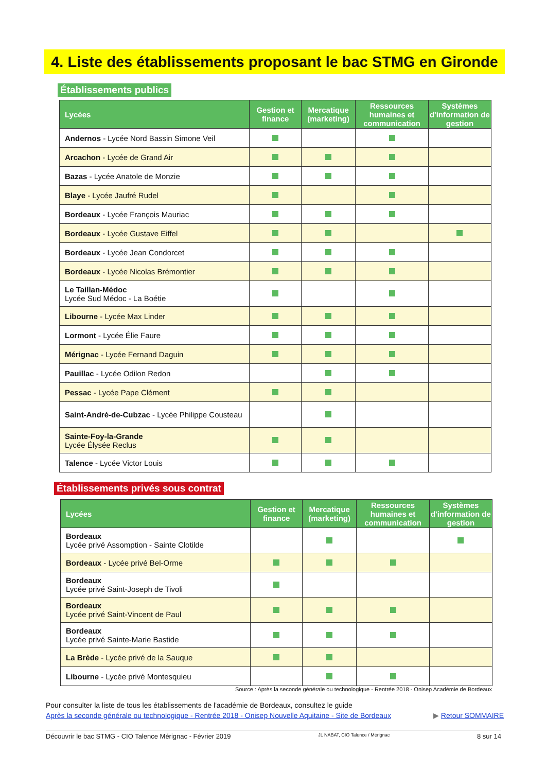4. Liste des établissements proposant le bac STMG en Gironde
Établissements publics
| Lycées | Gestion et finance | Mercatique (marketing) | Ressources humaines et communication | Systèmes d'information de gestion |
| --- | --- | --- | --- | --- |
| Andernos - Lycée Nord Bassin Simone Veil | | | | |
| Arcachon - Lycée de Grand Air | | | | |
| Bazas - Lycée Anatole de Monzie | | | | |
| Blaye - Lycée Jaufré Rudel | | | | |
| Bordeaux - Lycée François Mauriac | | | | |
| Bordeaux - Lycée Gustave Eiffel | | | | |
| Bordeaux - Lycée Jean Condorcet | | | | |
| Bordeaux - Lycée Nicolas Brémontier | | | | |
| Le Taillan-Médoc Lycée Sud Médoc - La Boétie | | | | |
| Libourne - Lycée Max Linder | | | | |
| Lormont - Lycée Élie Faure | | | | |
| Mérignac - Lycée Fernand Daguin | | | | |
| Pauillac - Lycée Odilon Redon | | | | |
| Pessac - Lycée Pape Clément | | | | |
| Saint-André-de-Cubzac - Lycée Philippe Cousteau | | | | |
| Sainte-Foy-la-Grande Lycée Élysée Reclus | | | | |
| Talence - Lycée Victor Louis | | | | |
Établissements privés sous contrat
| Lycées | Gestion et finance | Mercatique (marketing) | Ressources humaines et communication | Systèmes d'information de gestion |
| --- | --- | --- | --- | --- |
| Bordeaux Lycée privé Assomption - Sainte Clotilde | | | | |
| Bordeaux - Lycée privé Bel-Orme | | | | |
| Bordeaux Lycée privé Saint-Joseph de Tivoli | | | | |
| Bordeaux Lycée privé Saint-Vincent de Paul | | | | |
| Bordeaux Lycée privé Sainte-Marie Bastide | | | | |
| La Brède - Lycée privé de la Sauque | | | | |
| Libourne - Lycée privé Montesquieu | | | | |
Source : Après la seconde générale ou technologique - Rentrée 2018 - Onisep Académie de Bordeaux
Pour consulter la liste de tous les établissements de l'académie de Bordeaux, consultez le guide
Après la seconde générale ou technologique - Rentrée 2018 - Onisep Nouvelle Aquitaine - Site de Bordeaux ▶ Retour SOMMAIRE
Découvrir le bac STMG - CIO Talence Mérignac - Février 2019 JL NABAT, CIO Talence / Mérignac 8 sur 14